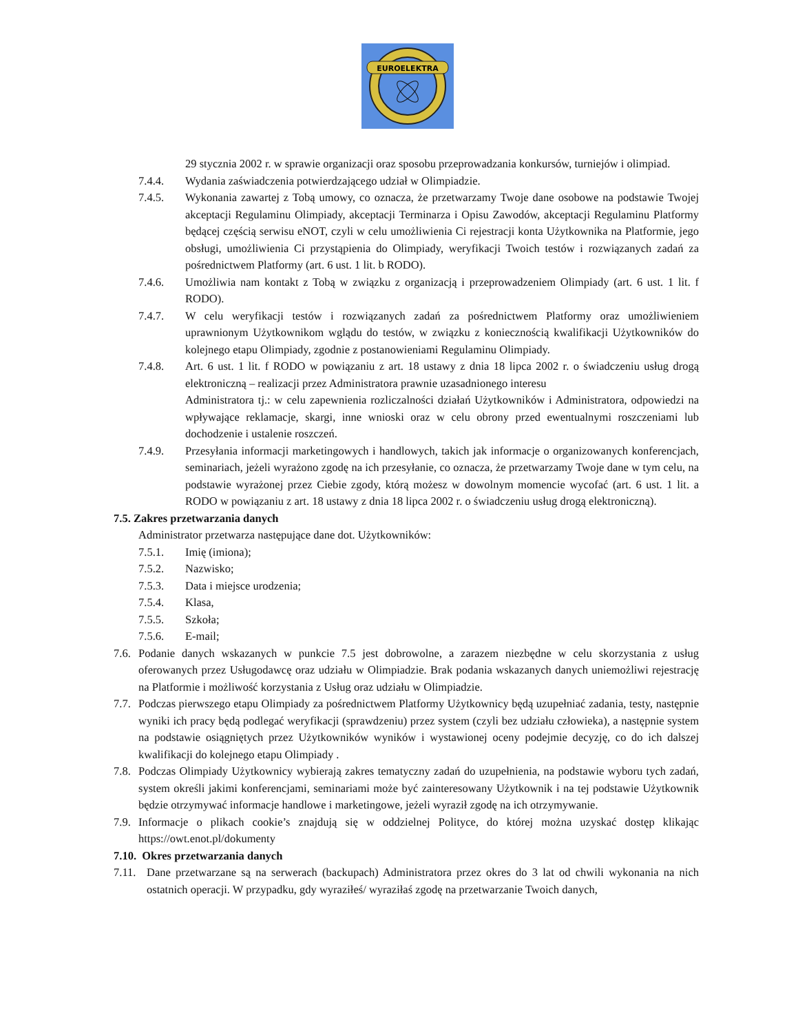EUROELEKTRA
29 stycznia 2002 r. w sprawie organizacji oraz sposobu przeprowadzania konkursów, turniejów i olimpiad.
7.4.4. Wydania zaświadczenia potwierdzającego udział w Olimpiadzie.
7.4.5. Wykonania zawartej z Tobą umowy, co oznacza, że przetwarzamy Twoje dane osobowe na podstawie Twojej akceptacji Regulaminu Olimpiady, akceptacji Terminarza i Opisu Zawodów, akceptacji Regulaminu Platformy będącej częścią serwisu eNOT, czyli w celu umożliwienia Ci rejestracji konta Użytkownika na Platformie, jego obsługi, umożliwienia Ci przystąpienia do Olimpiady, weryfikacji Twoich testów i rozwiązanych zadań za pośrednictwem Platformy (art. 6 ust. 1 lit. b RODO).
7.4.6. Umożliwia nam kontakt z Tobą w związku z organizacją i przeprowadzeniem Olimpiady (art. 6 ust. 1 lit. f RODO).
7.4.7. W celu weryfikacji testów i rozwiązanych zadań za pośrednictwem Platformy oraz umożliwieniem uprawnionym Użytkownikom wglądu do testów, w związku z koniecznością kwalifikacji Użytkowników do kolejnego etapu Olimpiady, zgodnie z postanowieniami Regulaminu Olimpiady.
7.4.8. Art. 6 ust. 1 lit. f RODO w powiązaniu z art. 18 ustawy z dnia 18 lipca 2002 r. o świadczeniu usług drogą elektroniczną – realizacji przez Administratora prawnie uzasadnionego interesu
Administratora tj.: w celu zapewnienia rozliczalności działań Użytkowników i Administratora, odpowiedzi na wpływające reklamacje, skargi, inne wnioski oraz w celu obrony przed ewentualnymi roszczeniami lub dochodzenie i ustalenie roszczeń.
7.4.9. Przesyłania informacji marketingowych i handlowych, takich jak informacje o organizowanych konferencjach, seminariach, jeżeli wyrażono zgodę na ich przesyłanie, co oznacza, że przetwarzamy Twoje dane w tym celu, na podstawie wyrażonej przez Ciebie zgody, którą możesz w dowolnym momencie wycofać (art. 6 ust. 1 lit. a RODO w powiązaniu z art. 18 ustawy z dnia 18 lipca 2002 r. o świadczeniu usług drogą elektroniczną).
7.5. Zakres przetwarzania danych
Administrator przetwarza następujące dane dot. Użytkowników:
7.5.1. Imię (imiona);
7.5.2. Nazwisko;
7.5.3. Data i miejsce urodzenia;
7.5.4. Klasa,
7.5.5. Szkoła;
7.5.6. E-mail;
7.6. Podanie danych wskazanych w punkcie 7.5 jest dobrowolne, a zarazem niezbędne w celu skorzystania z usług oferowanych przez Usługodawcę oraz udziału w Olimpiadzie. Brak podania wskazanych danych uniemożliwi rejestrację na Platformie i możliwość korzystania z Usług oraz udziału w Olimpiadzie.
7.7. Podczas pierwszego etapu Olimpiady za pośrednictwem Platformy Użytkownicy będą uzupełniać zadania, testy, następnie wyniki ich pracy będą podlegać weryfikacji (sprawdzeniu) przez system (czyli bez udziału człowieka), a następnie system na podstawie osiągniętych przez Użytkowników wyników i wystawionej oceny podejmie decyzję, co do ich dalszej kwalifikacji do kolejnego etapu Olimpiady .
7.8. Podczas Olimpiady Użytkownicy wybierają zakres tematyczny zadań do uzupełnienia, na podstawie wyboru tych zadań, system określi jakimi konferencjami, seminariami może być zainteresowany Użytkownik i na tej podstawie Użytkownik będzie otrzymywać informacje handlowe i marketingowe, jeżeli wyraził zgodę na ich otrzymywanie.
7.9. Informacje o plikach cookie’s znajdują się w oddzielnej Polityce, do której można uzyskać dostęp klikając https://owt.enot.pl/dokumenty
7.10. Okres przetwarzania danych
7.11. Dane przetwarzane są na serwerach (backupach) Administratora przez okres do 3 lat od chwili wykonania na nich ostatnich operacji. W przypadku, gdy wyraziłeś/ wyraziłaś zgodę na przetwarzanie Twoich danych,